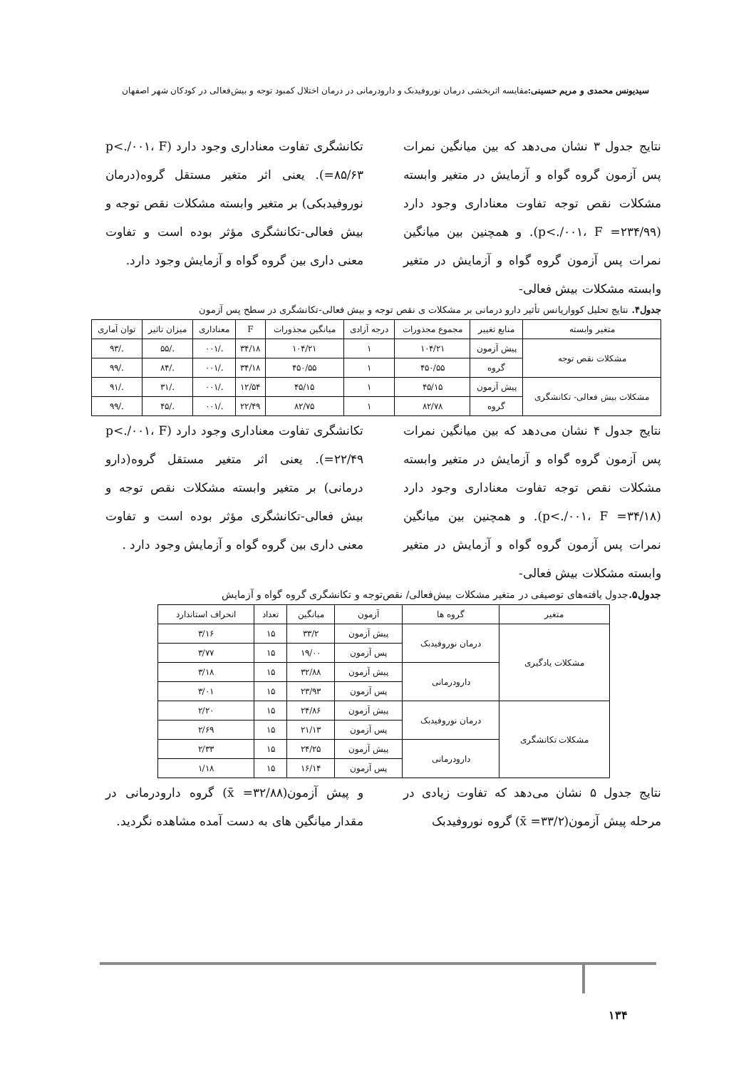سیدیونس محمدی و مریم حسینی: مقایسه اثربخشی درمان نوروفیدبک و دارودرمانی در درمان اختلال کمبود توجه و بیش‌فعالی در کودکان شهر اصفهان
نتایج جدول ۳ نشان می‌دهد که بین میانگین نمرات پس آزمون گروه گواه و آزمایش در متغیر وابسته مشکلات نقص توجه تفاوت معناداری وجود دارد (p<./۰۰۱، F =۲۳۴/۹۹). و همچنین بین میانگین نمرات پس آزمون گروه گواه و آزمایش در متغیر وابسته مشکلات بیش فعالی-
تکانشگری تفاوت معناداری وجود دارد (p<./۰۰۱، F =۸۵/۶۳). یعنی اثر متغیر مستقل گروه(درمان نوروفیدبکی) بر متغیر وابسته مشکلات نقص توجه و بیش فعالی-تکانشگری مؤثر بوده است و تفاوت معنی داری بین گروه گواه و آزمایش وجود دارد.
جدول۴. نتایج تحلیل کوواریانس تأثیر دارو درمانی بر مشکلات ی نقص توجه و بیش فعالی-تکانشگری در سطح پس آزمون
| متغیر وابسته | منابع تغییر | مجموع مجذورات | درجه آزادی | میانگین مجذورات | F | معناداری | میزان تاثیر | توان آماری |
| --- | --- | --- | --- | --- | --- | --- | --- | --- |
| مشکلات نقص توجه | پیش آزمون | ۱۰۴/۲۱ | ۱ | ۱۰۴/۲۱ | ۳۴/۱۸ | ./۰۰۱ | ./۵۵ | ./۹۳ |
| | گروه | ۴۵۰/۵۵ | ۱ | ۴۵۰/۵۵ | ۳۴/۱۸ | ./۰۰۱ | ./۸۴ | ./۹۹ |
| مشکلات بیش فعالی- تکانشگری | پیش آزمون | ۴۵/۱۵ | ۱ | ۴۵/۱۵ | ۱۲/۵۴ | ./۰۰۱ | ./۳۱ | ./۹۱ |
| | گروه | ۸۲/۷۸ | ۱ | ۸۲/۷۵ | ۲۲/۴۹ | ./۰۰۱ | ./۴۵ | ./۹۹ |
نتایج جدول ۴ نشان می‌دهد که بین میانگین نمرات پس آزمون گروه گواه و آزمایش در متغیر وابسته مشکلات نقص توجه تفاوت معناداری وجود دارد (p<./۰۰۱، F =۳۴/۱۸). و همچنین بین میانگین نمرات پس آزمون گروه گواه و آزمایش در متغیر وابسته مشکلات بیش فعالی-
تکانشگری تفاوت معناداری وجود دارد (p<./۰۰۱، F =۲۲/۴۹). یعنی اثر متغیر مستقل گروه(دارو درمانی) بر متغیر وابسته مشکلات نقص توجه و بیش فعالی-تکانشگری مؤثر بوده است و تفاوت معنی داری بین گروه گواه و آزمایش وجود دارد .
جدول۵. جدول یافته‌های توصیفی در متغیر مشکلات بیش‌فعالی/ نقص‌توجه و تکانشگری گروه گواه و آزمایش
| متغیر | گروه ها | آزمون | میانگین | تعداد | انحراف استاندارد |
| --- | --- | --- | --- | --- | --- |
| مشکلات یادگیری | درمان نوروفیدبک | پیش آزمون | ۳۳/۲ | ۱۵ | ۳/۱۶ |
| | | پس آزمون | ۱۹/۰۰ | ۱۵ | ۳/۷۷ |
| | دارودرمانی | پیش آزمون | ۳۲/۸۸ | ۱۵ | ۳/۱۸ |
| | | پس آزمون | ۲۳/۹۳ | ۱۵ | ۳/۰۱ |
| مشکلات تکانشگری | درمان نوروفیدبک | پیش آزمون | ۲۴/۸۶ | ۱۵ | ۲/۲۰ |
| | | پس آزمون | ۲۱/۱۳ | ۱۵ | ۲/۶۹ |
| | دارودرمانی | پیش آزمون | ۲۴/۲۵ | ۱۵ | ۲/۳۳ |
| | | پس آزمون | ۱۶/۱۴ | ۱۵ | ۱/۱۸ |
نتایج جدول ۵ نشان می‌دهد که تفاوت زیادی در مرحله پیش آزمون(x̄ =۳۳/۲) گروه نوروفیدبک
و پیش آزمون(x̄ =۳۲/۸۸) گروه دارودرمانی در مقدار میانگین های به دست آمده مشاهده نگردید.
۱۳۴